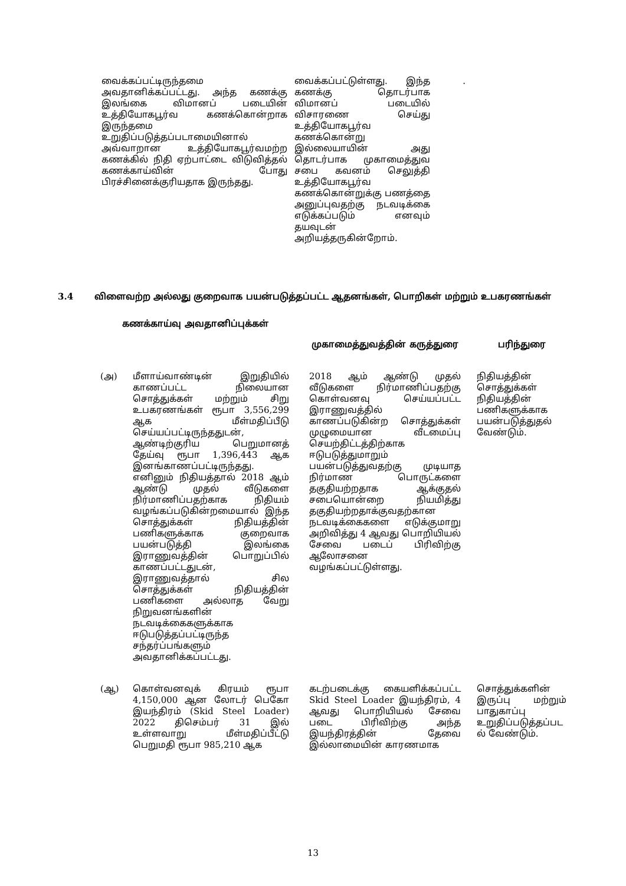| வைக்கப்பட்டிருந்தமை அவதானிக்கப்பட்டது. அந்த கணக்கு இலங்கை விமானப் படையின் உத்தியோகபூர்வ கணக்கொன்றாக இருந்தமை உறுதிப்படுத்தப்படாமையினால் அவ்வாறான உத்தியோகபூர்வமற்ற கணக்கில் நிதி ஏற்பாட்டை விடுவித்தல் கணக்காய்வின் போது பிரச்சினைக்குரியதாக இருந்தது. | | வைக்கப்பட்டுள்ளது. இந்த கணக்கு தொடர்பாக விமானப் படையில் விசாரணை செய்து உத்தியோகபூர்வ கணக்கொன்று இல்லையாயின் அது தொடர்பாக முகாமைத்துவ சபை கவனம் செலுத்தி உத்தியோகபூர்வ கணக்கொன்றுக்கு பணத்தை அனுப்புவதற்கு நடவடிக்கை எடுக்கப்படும் எனவும் தயவுடன் அறியத்தருகின்றோம். | . |
3.4 விளைவற்ற அல்லது குறைவாக பயன்படுத்தப்பட்ட ஆதனங்கள், பொறிகள் மற்றும் உபகரணங்கள்
| கணக்காய்வு அவதானிப்புக்கள் | | முகாமைத்துவத்தின் கருத்துரை | | பரிந்துரை |
| --- | --- | --- | --- | --- |
| / (அ) / மீளாய்வாண்டின் இறுதியில் காணப்பட்ட நிலையான சொத்துக்கள் மற்றும் சிறு உபகரணங்கள் ரூபா 3,556,299 ஆக மீள்மதிப்பீடு செய்யப்பட்டிருந்ததுடன், ஆண்டிற்குரிய பெறுமானத் தேய்வு ரூபா 1,396,443 ஆக இனங்காணப்பட்டிருந்தது. எனினும் நிதியத்தால் 2018 ஆம் ஆண்டு முதல் வீடுகளை நிர்மாணிப்பதற்காக நிதியம் வழங்கப்படுகின்றமையால் இந்த சொத்துக்கள் நிதியத்தின் பணிகளுக்காக குறைவாக பயன்படுத்தி இலங்கை இராணுவத்தின் பொறுப்பில் காணப்பட்டதுடன், இராணுவத்தால் சில சொத்துக்கள் நிதியத்தின் பணிகளை அல்லாத வேறு நிறுவனங்களின் நடவடிக்கைகளுக்காக ஈடுபடுத்தப்பட்டிருந்த சந்தர்ப்பங்களும் அவதானிக்கப்பட்டது. / | | 2018 ஆம் ஆண்டு முதல் வீடுகளை நிர்மாணிப்பதற்கு கொள்வனவு செய்யப்பட்ட இராணுவத்தில் காணப்படுகின்ற சொத்துக்கள் முழுமையான வீடமைப்பு செயற்திட்டத்திற்காக ஈடுபடுத்துமாறும் பயன்படுத்துவதற்கு முடியாத நிர்மாண பொருட்களை தகுதியற்றதாக ஆக்குதல் சபையொன்றை நியமித்து தகுதியற்றதாக்குவதற்கான நடவடிக்கைகளை எடுக்குமாறு அறிவித்து 4 ஆவது பொறியியல் சேவை படைப் பிரிவிற்கு ஆலோசனை வழங்கப்பட்டுள்ளது. | | நிதியத்தின் சொத்துக்கள் நிதியத்தின் பணிகளுக்காக பயன்படுத்துதல் வேண்டும். |
| / (ஆ) / கொள்வனவுக் கிரயம் ரூபா 4,150,000 ஆன லோடர் பெகோ இயந்திரம் (Skid Steel Loader) 2022 திசெம்பர் 31 இல் உள்ளவாறு மீள்மதிப்பீட்டு பெறுமதி ரூபா 985,210 ஆக / | | கடற்படைக்கு கையளிக்கப்பட்ட Skid Steel Loader இயந்திரம், 4 ஆவது பொறியியல் சேவை படை பிரிவிற்கு அந்த இயந்திரத்தின் தேவை இல்லாமையின் காரணமாக | | சொத்துக்களின் இருப்பு மற்றும் பாதுகாப்பு உறுதிப்படுத்தப்பட ல் வேண்டும். |
13